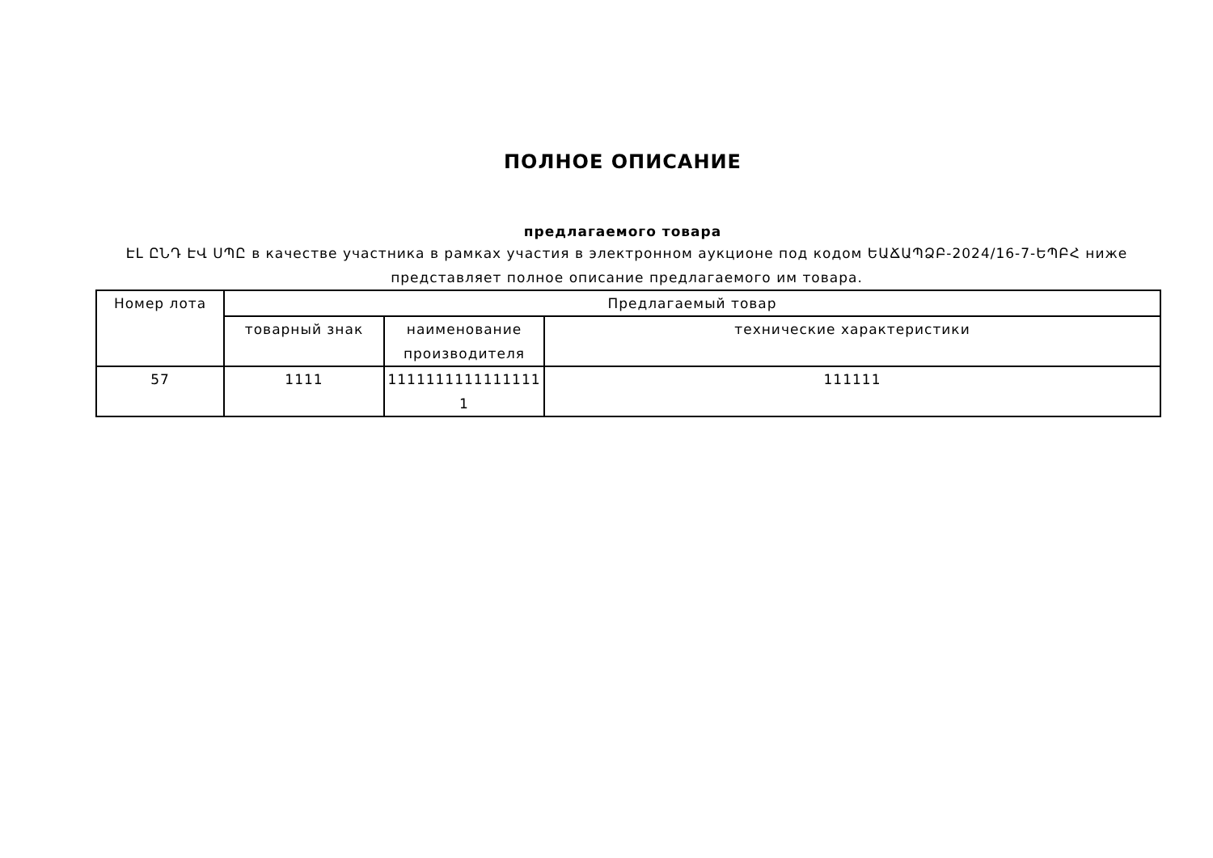ПОЛНОЕ ОПИСАНИЕ
предлагаемого товара
ԷԼ ԸՆԴ ԷՎ ՍՊԸ в качестве участника в рамках участия в электронном аукционе под кодом ԵԱՃԱՊՁԲ-2024/16-7-ԵՊԲՀ ниже представляет полное описание предлагаемого им товара.
| Номер лота | Предлагаемый товар | | |
| --- | --- | --- | --- |
| | товарный знак | наименование производителя | технические характеристики |
| 57 | 1111 | 11111111111111111 | 111111 |